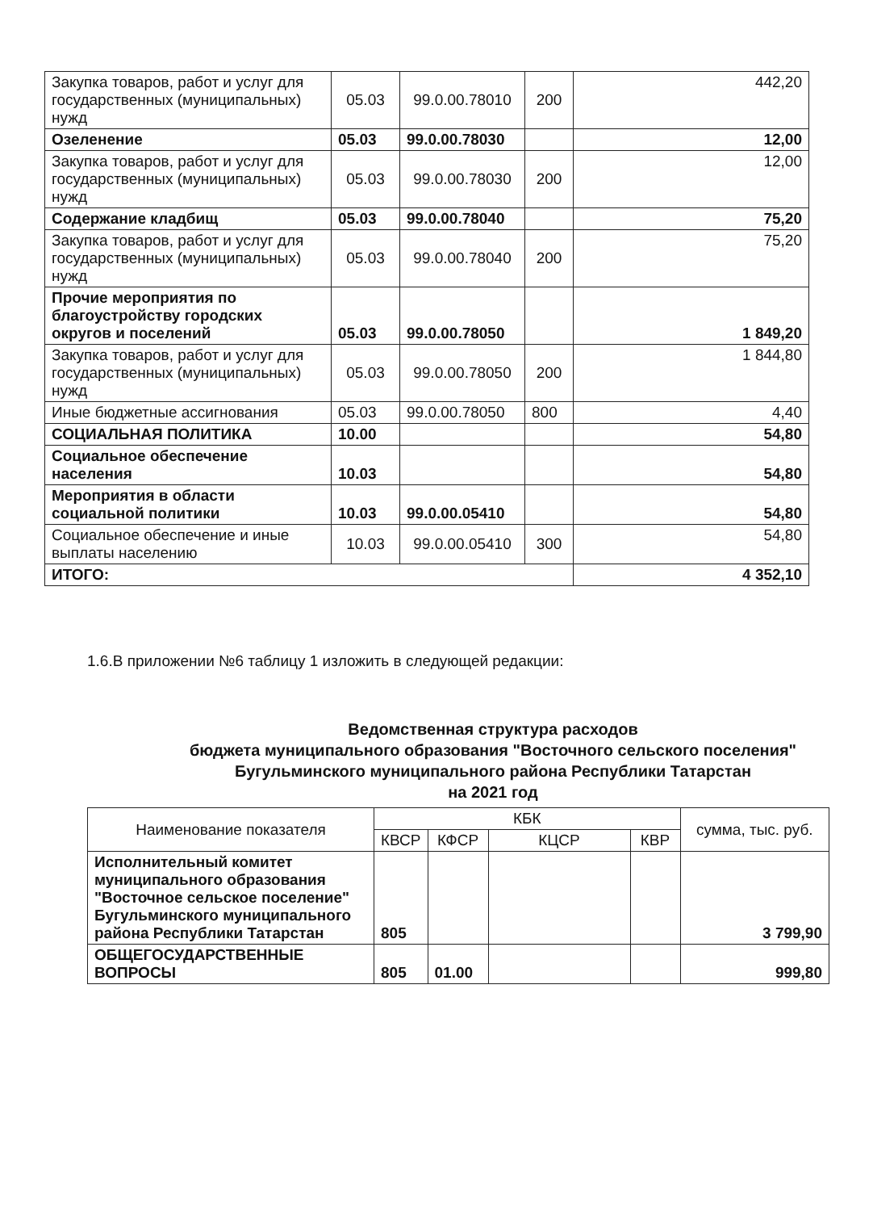| Закупка товаров, работ и услуг для государственных (муниципальных) нужд | 05.03 | 99.0.00.78010 | 200 | 442,20 |
| Озеленение | 05.03 | 99.0.00.78030 | | 12,00 |
| Закупка товаров, работ и услуг для государственных (муниципальных) нужд | 05.03 | 99.0.00.78030 | 200 | 12,00 |
| Содержание кладбищ | 05.03 | 99.0.00.78040 | | 75,20 |
| Закупка товаров, работ и услуг для государственных (муниципальных) нужд | 05.03 | 99.0.00.78040 | 200 | 75,20 |
| Прочие мероприятия по благоустройству городских округов и поселений | 05.03 | 99.0.00.78050 | | 1 849,20 |
| Закупка товаров, работ и услуг для государственных (муниципальных) нужд | 05.03 | 99.0.00.78050 | 200 | 1 844,80 |
| Иные бюджетные ассигнования | 05.03 | 99.0.00.78050 | 800 | 4,40 |
| СОЦИАЛЬНАЯ ПОЛИТИКА | 10.00 | | | 54,80 |
| Социальное обеспечение населения | 10.03 | | | 54,80 |
| Мероприятия в области социальной политики | 10.03 | 99.0.00.05410 | | 54,80 |
| Социальное обеспечение и иные выплаты населению | 10.03 | 99.0.00.05410 | 300 | 54,80 |
| ИТОГО: | | | | 4 352,10 |
1.6.В приложении №6 таблицу 1 изложить в следующей редакции:
Ведомственная структура расходов
бюджета муниципального образования "Восточного сельского поселения"
Бугульминского муниципального района Республики Татарстан
на 2021 год
| Наименование показателя | КБК | | | | сумма, тыс. руб. |
| --- | --- | --- | --- | --- | --- |
| | КВСР | КФСР | КЦСР | КВР | |
| Исполнительный комитет муниципального образования "Восточное сельское поселение" Бугульминского муниципального района Республики Татарстан | 805 | | | | 3 799,90 |
| ОБЩЕГОСУДАРСТВЕННЫЕ ВОПРОСЫ | 805 | 01.00 | | | 999,80 |